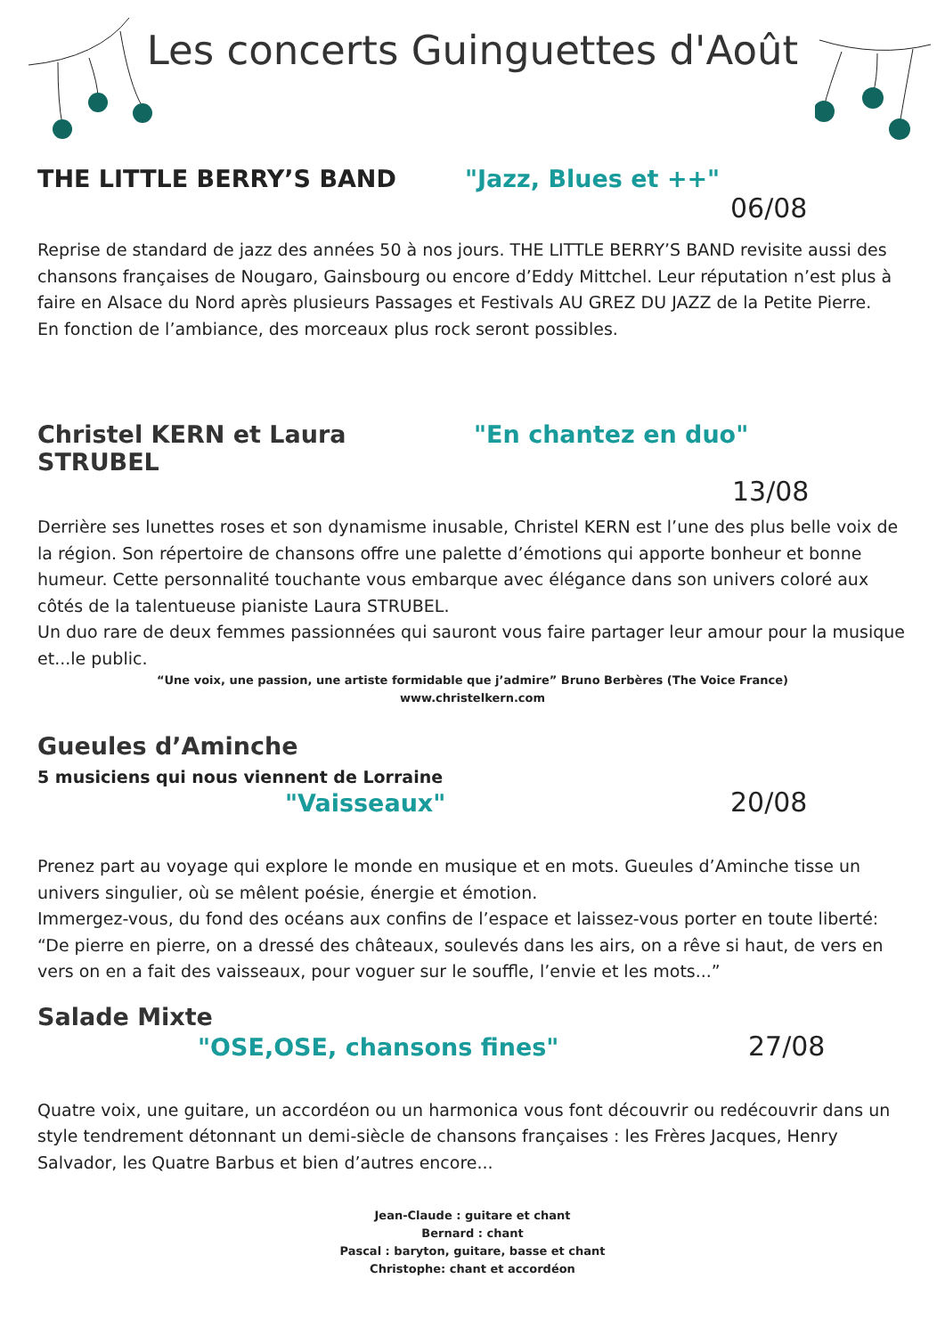Les concerts Guinguettes d'Août
THE LITTLE BERRY’S BAND "Jazz, Blues et ++"
06/08
Reprise de standard de jazz des années 50 à nos jours. THE LITTLE BERRY’S BAND revisite aussi des chansons françaises de Nougaro, Gainsbourg ou encore d’Eddy Mittchel. Leur réputation n’est plus à faire en Alsace du Nord après plusieurs Passages et Festivals AU GREZ DU JAZZ de la Petite Pierre.
En fonction de l’ambiance, des morceaux plus rock seront possibles.
Christel KERN et Laura STRUBEL "En chantez en duo"
13/08
Derrière ses lunettes roses et son dynamisme inusable, Christel KERN est l’une des plus belle voix de la région. Son répertoire de chansons offre une palette d’émotions qui apporte bonheur et bonne humeur. Cette personnalité touchante vous embarque avec élégance dans son univers coloré aux côtés de la talentueuse pianiste Laura STRUBEL.
Un duo rare de deux femmes passionnées qui sauront vous faire partager leur amour pour la musique et...le public.
“Une voix, une passion, une artiste formidable que j’admire” Bruno Berbères (The Voice France)
www.christelkern.com
Gueules d’Aminche
5 musiciens qui nous viennent de Lorraine
"Vaisseaux" 20/08
Prenez part au voyage qui explore le monde en musique et en mots. Gueules d’Aminche tisse un univers singulier, où se mêlent poésie, énergie et émotion.
Immergez-vous, du fond des océans aux confins de l’espace et laissez-vous porter en toute liberté: “De pierre en pierre, on a dressé des châteaux, soulevés dans les airs, on a rêve si haut, de vers en vers on en a fait des vaisseaux, pour voguer sur le souffle, l’envie et les mots...”
Salade Mixte
"OSE,OSE, chansons fines" 27/08
Quatre voix, une guitare, un accordéon ou un harmonica vous font découvrir ou redécouvrir dans un style tendrement détonnant un demi-siècle de chansons françaises : les Frères Jacques, Henry Salvador, les Quatre Barbus et bien d’autres encore...
Jean-Claude : guitare et chant
Bernard : chant
Pascal : baryton, guitare, basse et chant
Christophe: chant et accordéon